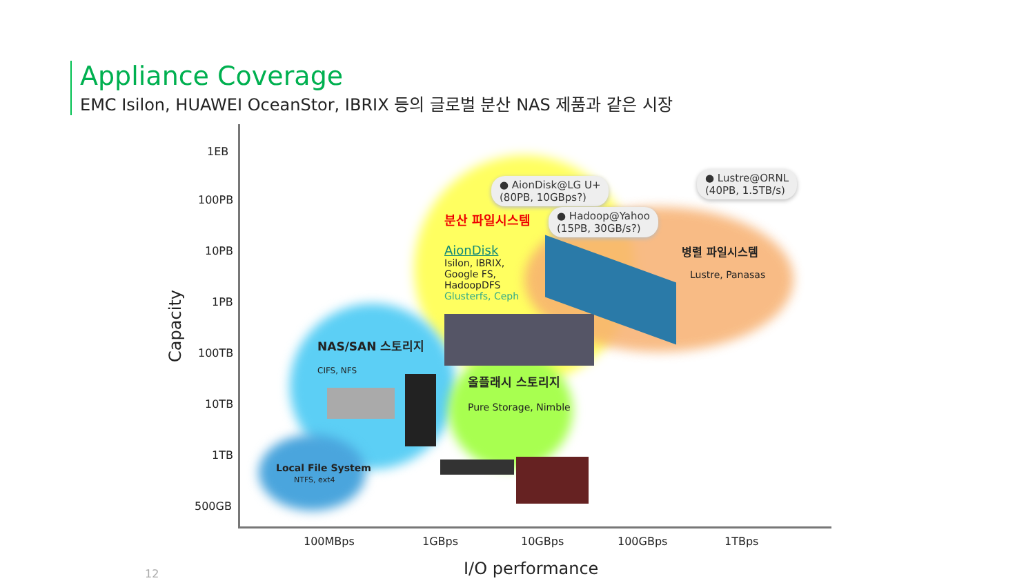Appliance Coverage
EMC Isilon, HUAWEI OceanStor, IBRIX 등의 글로벌 분산 NAS 제품과 같은 시장
1EB
100PB
10PB
1PB
100TB
10TB
1TB
500GB
Capacity
100MBps 1GBps 10GBps 100GBps 1TBps
I/O performance
12
● AionDisk@LG U+
(80PB, 10GBps?)
● Lustre@ORNL
(40PB, 1.5TB/s)
● Hadoop@Yahoo
(15PB, 30GB/s?)
분산 파일시스템
AionDisk
Isilon, IBRIX,
Google FS,
HadoopDFS
Glusterfs, Ceph
병렬 파일시스템
Lustre, Panasas
NAS/SAN 스토리지
CIFS, NFS
올플래시 스토리지
Pure Storage, Nimble
Local File System
NTFS, ext4